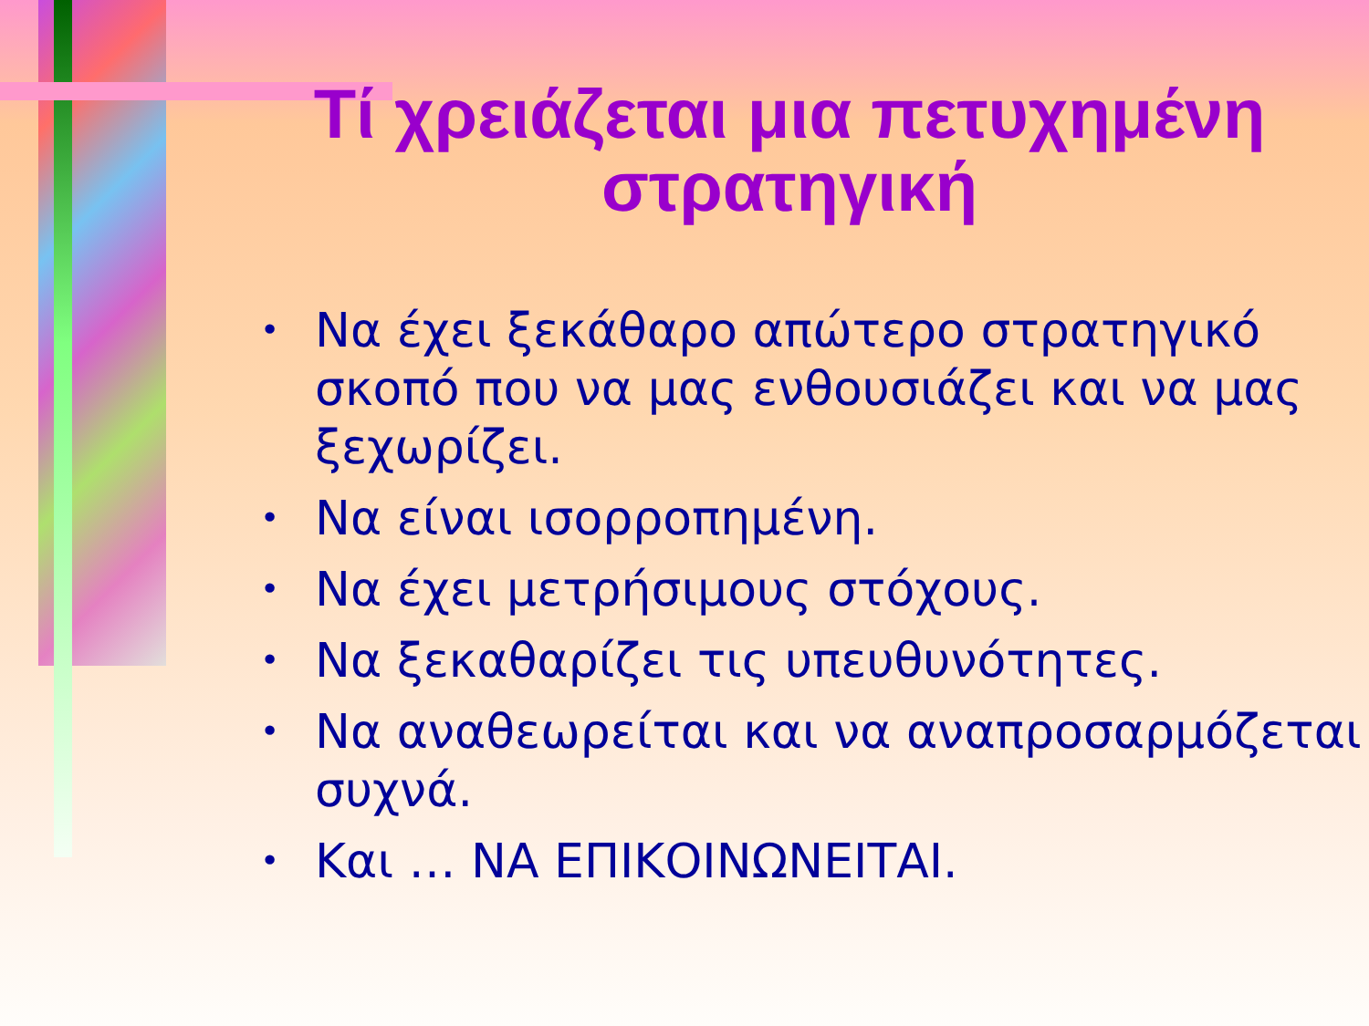Τί χρειάζεται μια πετυχημένη στρατηγική
• Να έχει ξεκάθαρο απώτερο στρατηγικό σκοπό που να μας ενθουσιάζει και να μας ξεχωρίζει.
• Να είναι ισορροπημένη.
• Να έχει μετρήσιμους στόχους.
• Να ξεκαθαρίζει τις υπευθυνότητες.
• Να αναθεωρείται και να αναπροσαρμόζεται συχνά.
• Και … ΝΑ ΕΠΙΚΟΙΝΩΝΕΙΤΑΙ.